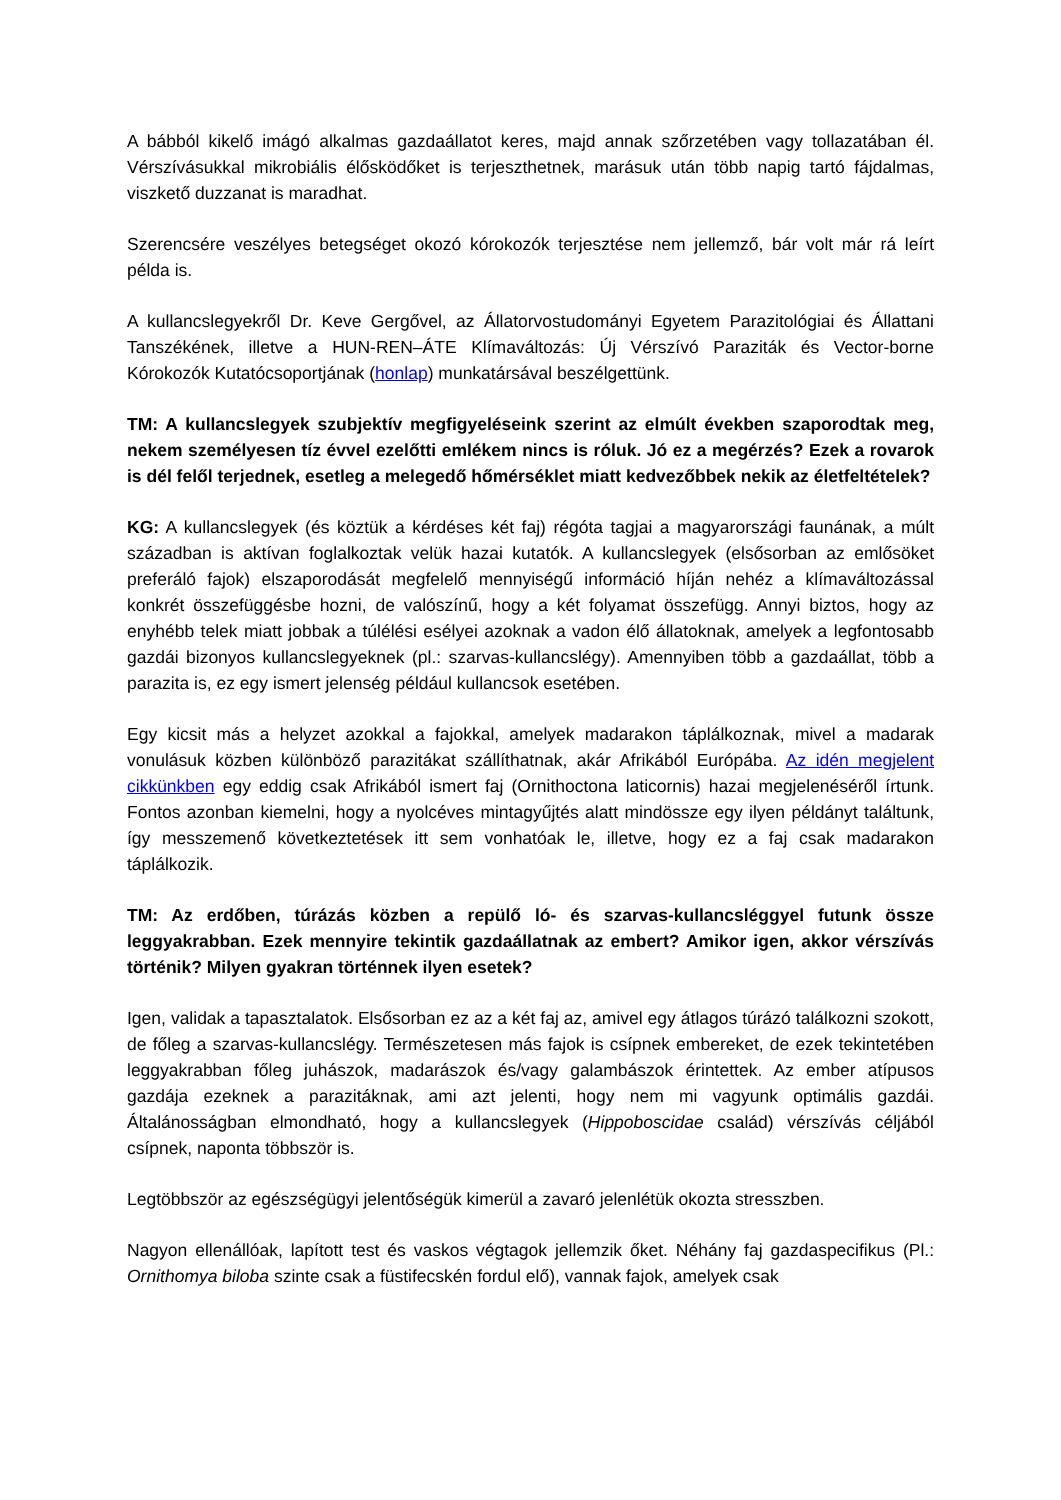A bábból kikelő imágó alkalmas gazdaállatot keres, majd annak szőrzetében vagy tollazatában él. Vérszívásukkal mikrobiális élősködőket is terjeszthetnek, marásuk után több napig tartó fájdalmas, viszkető duzzanat is maradhat.
Szerencsére veszélyes betegséget okozó kórokozók terjesztése nem jellemző, bár volt már rá leírt példa is.
A kullancslegyekről Dr. Keve Gergővel, az Állatorvostudományi Egyetem Parazitológiai és Állattani Tanszékének, illetve a HUN-REN–ÁTE Klímaváltozás: Új Vérszívó Paraziták és Vector-borne Kórokozók Kutatócsoportjának (honlap) munkatársával beszélgettünk.
TM: A kullancslegyek szubjektív megfigyeléseink szerint az elmúlt években szaporodtak meg, nekem személyesen tíz évvel ezelőtti emlékem nincs is róluk. Jó ez a megérzés? Ezek a rovarok is dél felől terjednek, esetleg a melegedő hőmérséklet miatt kedvezőbbek nekik az életfeltételek?
KG: A kullancslegyek (és köztük a kérdéses két faj) régóta tagjai a magyarországi faunának, a múlt században is aktívan foglalkoztak velük hazai kutatók. A kullancslegyek (elsősorban az emlősöket preferáló fajok) elszaporodását megfelelő mennyiségű információ híján nehéz a klímaváltozással konkrét összefüggésbe hozni, de valószínű, hogy a két folyamat összefügg. Annyi biztos, hogy az enyhébb telek miatt jobbak a túlélési esélyei azoknak a vadon élő állatoknak, amelyek a legfontosabb gazdái bizonyos kullancslegyeknek (pl.: szarvas-kullancslégy). Amennyiben több a gazdaállat, több a parazita is, ez egy ismert jelenség például kullancsok esetében.
Egy kicsit más a helyzet azokkal a fajokkal, amelyek madarakon táplálkoznak, mivel a madarak vonulásuk közben különböző parazitákat szállíthatnak, akár Afrikából Európába. Az idén megjelent cikkünkben egy eddig csak Afrikából ismert faj (Ornithoctona laticornis) hazai megjelenéséről írtunk. Fontos azonban kiemelni, hogy a nyolcéves mintagyűjtés alatt mindössze egy ilyen példányt találtunk, így messzemenő következtetések itt sem vonhatóak le, illetve, hogy ez a faj csak madarakon táplálkozik.
TM: Az erdőben, túrázás közben a repülő ló- és szarvas-kullancsléggyel futunk össze leggyakrabban. Ezek mennyire tekintik gazdaállatnak az embert? Amikor igen, akkor vérszívás történik? Milyen gyakran történnek ilyen esetek?
Igen, validak a tapasztalatok. Elsősorban ez az a két faj az, amivel egy átlagos túrázó találkozni szokott, de főleg a szarvas-kullancslégy. Természetesen más fajok is csípnek embereket, de ezek tekintetében leggyakrabban főleg juhászok, madarászok és/vagy galambászok érintettek. Az ember atípusos gazdája ezeknek a parazitáknak, ami azt jelenti, hogy nem mi vagyunk optimális gazdái. Általánosságban elmondható, hogy a kullancslegyek (Hippoboscidae család) vérszívás céljából csípnek, naponta többször is.
Legtöbbször az egészségügyi jelentőségük kimerül a zavaró jelenlétük okozta stresszben.
Nagyon ellenállóak, lapított test és vaskos végtagok jellemzik őket. Néhány faj gazdaspecifikus (Pl.: Ornithomya biloba szinte csak a füstifecskén fordul elő), vannak fajok, amelyek csak